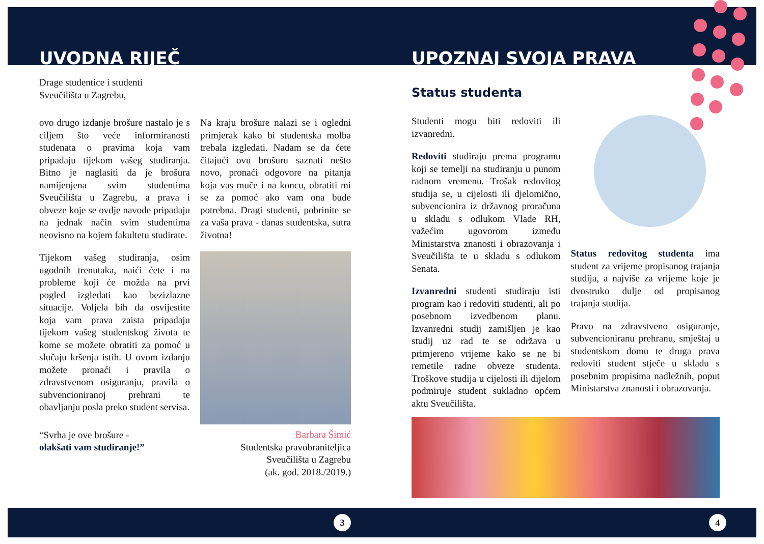UVODNA RIJEČ
Drage studentice i studenti
Sveučilišta u Zagrebu,
ovo drugo izdanje brošure nastalo je s ciljem što veće informiranosti studenata o pravima koja vam pripadaju tijekom vašeg studiranja. Bitno je naglasiti da je brošura namijenjena svim studentima Sveučilišta u Zagrebu, a prava i obveze koje se ovdje navode pripadaju na jednak način svim studentima neovisno na kojem fakultetu studirate.
Tijekom vašeg studiranja, osim ugodnih trenutaka, naići ćete i na probleme koji će možda na prvi pogled izgledati kao bezizlazne situacije. Voljela bih da osvijestite koja vam prava zaista pripadaju tijekom vašeg studentskog života te kome se možete obratiti za pomoć u slučaju kršenja istih. U ovom izdanju možete pronaći i pravila o zdravstvenom osiguranju, pravila o subvencioniranoj prehrani te obavljanju posla preko student servisa.
“Svrha je ove brošure -
olakšati vam studiranje!”
Na kraju brošure nalazi se i ogledni primjerak kako bi studentska molba trebala izgledati. Nadam se da ćete čitajući ovu brošuru saznati nešto novo, pronaći odgovore na pitanja koja vas muče i na koncu, obratiti mi se za pomoć ako vam ona bude potrebna. Dragi studenti, pobrinite se za vaša prava - danas studentska, sutra životna!
Barbara Šimić
Studentska pravobraniteljica
Sveučilišta u Zagrebu
(ak. god. 2018./2019.)
3
UPOZNAJ SVOJA PRAVA
Status studenta
Studenti mogu biti redoviti ili izvanredni.
Redoviti studiraju prema programu koji se temelji na studiranju u punom radnom vremenu. Trošak redovitog studija se, u cijelosti ili djelomično, subvencionira iz državnog proračuna u skladu s odlukom Vlade RH, važećim ugovorom između Ministarstva znanosti i obrazovanja i Sveučilišta te u skladu s odlukom Senata.
Izvanredni studenti studiraju isti program kao i redoviti studenti, ali po posebnom izvedbenom planu. Izvanredni studij zamišljen je kao studij uz rad te se održava u primjereno vrijeme kako se ne bi remetile radne obveze studenta. Troškove studija u cijelosti ili dijelom podmiruje student sukladno općem aktu Sveučilišta.
Status redovitog studenta ima student za vrijeme propisanog trajanja studija, a najviše za vrijeme koje je dvostruko dulje od propisanog trajanja studija.
Pravo na zdravstveno osiguranje, subvencioniranu prehranu, smještaj u studentskom domu te druga prava redoviti student stječe u skladu s posebnim propisima nadležnih, poput Ministarstva znanosti i obrazovanja.
4